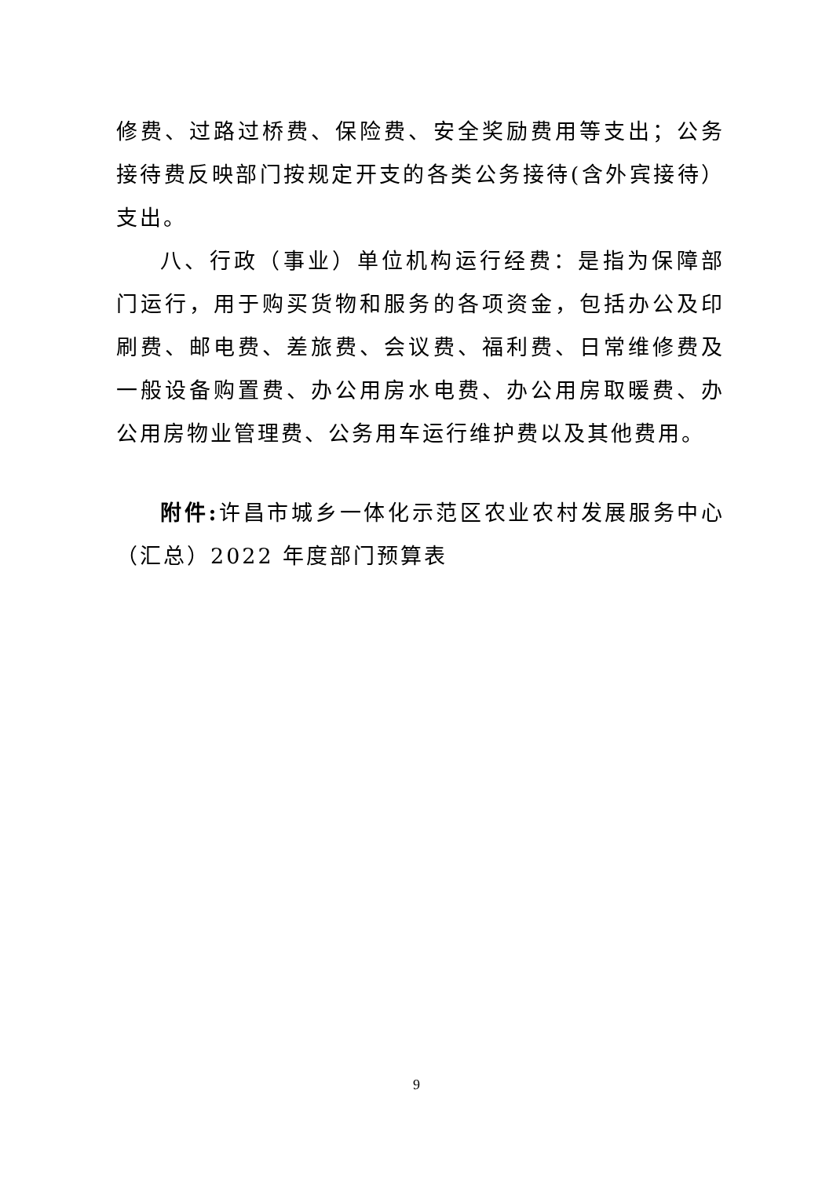修费、过路过桥费、保险费、安全奖励费用等支出；公务接待费反映部门按规定开支的各类公务接待(含外宾接待）支出。
八、行政（事业）单位机构运行经费：是指为保障部门运行，用于购买货物和服务的各项资金，包括办公及印刷费、邮电费、差旅费、会议费、福利费、日常维修费及一般设备购置费、办公用房水电费、办公用房取暖费、办公用房物业管理费、公务用车运行维护费以及其他费用。
附件: 许昌市城乡一体化示范区农业农村发展服务中心（汇总）2022 年度部门预算表
9